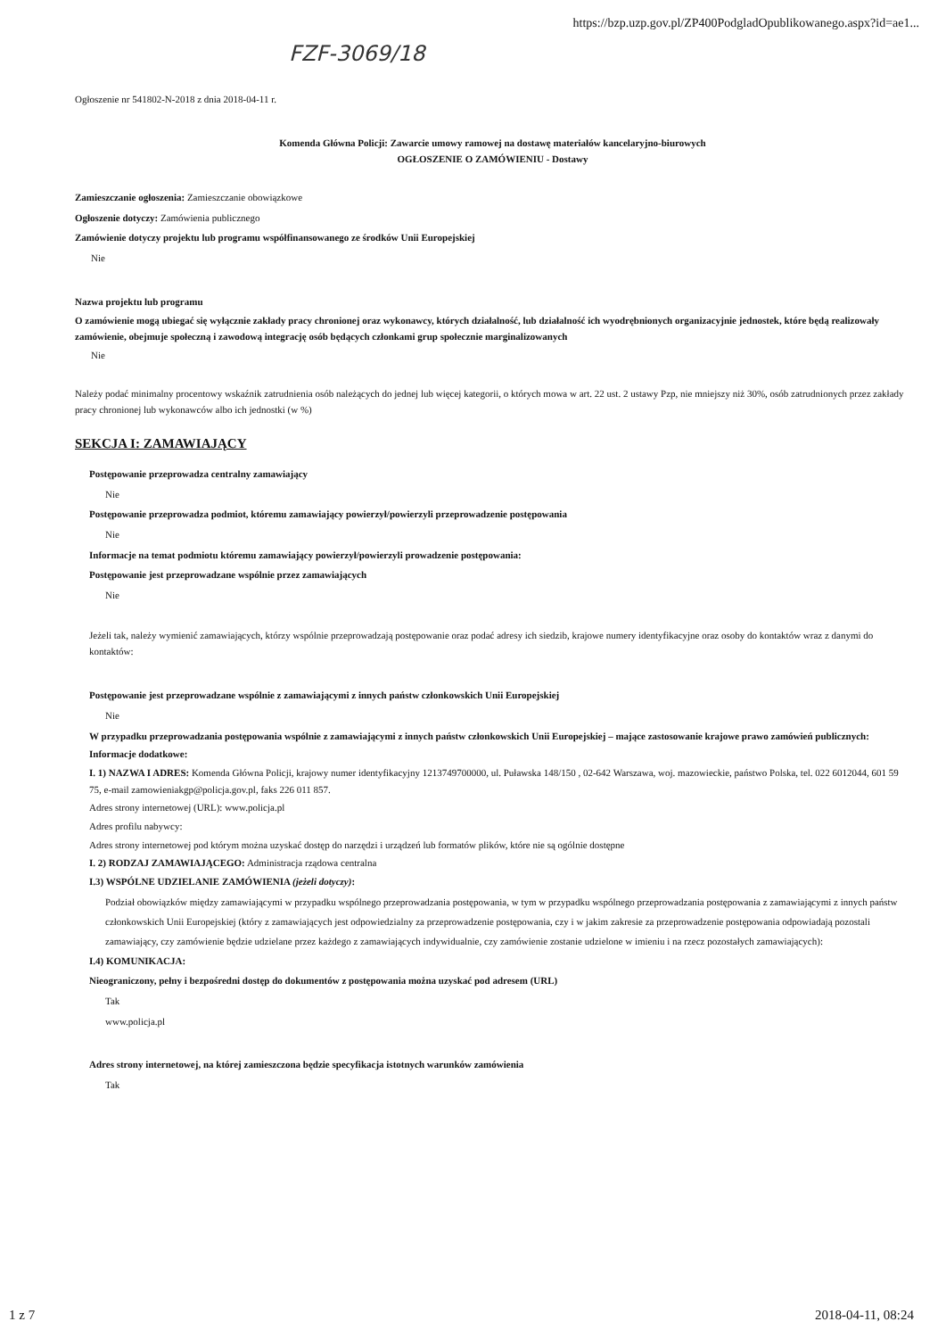https://bzp.uzp.gov.pl/ZP400PodgladOpublikowanego.aspx?id=ae1...
FZF-3069/18
Ogłoszenie nr 541802-N-2018 z dnia 2018-04-11 r.
Komenda Główna Policji: Zawarcie umowy ramowej na dostawę materiałów kancelaryjno-biurowych
OGŁOSZENIE O ZAMÓWIENIU - Dostawy
Zamieszczanie ogłoszenia: Zamieszczanie obowiązkowe
Ogłoszenie dotyczy: Zamówienia publicznego
Zamówienie dotyczy projektu lub programu współfinansowanego ze środków Unii Europejskiej
Nie
Nazwa projektu lub programu
O zamówienie mogą ubiegać się wyłącznie zakłady pracy chronionej oraz wykonawcy, których działalność, lub działalność ich wyodrębnionych organizacyjnie jednostek, które będą realizowały zamówienie, obejmuje społeczną i zawodową integrację osób będących członkami grup społecznie marginalizowanych
Nie
Należy podać minimalny procentowy wskaźnik zatrudnienia osób należących do jednej lub więcej kategorii, o których mowa w art. 22 ust. 2 ustawy Pzp, nie mniejszy niż 30%, osób zatrudnionych przez zakłady pracy chronionej lub wykonawców albo ich jednostki (w %)
SEKCJA I: ZAMAWIAJĄCY
Postępowanie przeprowadza centralny zamawiający
Nie
Postępowanie przeprowadza podmiot, któremu zamawiający powierzył/powierzyli przeprowadzenie postępowania
Nie
Informacje na temat podmiotu któremu zamawiający powierzył/powierzyli prowadzenie postępowania:
Postępowanie jest przeprowadzane wspólnie przez zamawiających
Nie
Jeżeli tak, należy wymienić zamawiających, którzy wspólnie przeprowadzają postępowanie oraz podać adresy ich siedzib, krajowe numery identyfikacyjne oraz osoby do kontaktów wraz z danymi do kontaktów:
Postępowanie jest przeprowadzane wspólnie z zamawiającymi z innych państw członkowskich Unii Europejskiej
Nie
W przypadku przeprowadzania postępowania wspólnie z zamawiającymi z innych państw członkowskich Unii Europejskiej – mające zastosowanie krajowe prawo zamówień publicznych:
Informacje dodatkowe:
I. 1) NAZWA I ADRES: Komenda Główna Policji, krajowy numer identyfikacyjny 1213749700000, ul. Puławska 148/150 , 02-642 Warszawa, woj. mazowieckie, państwo Polska, tel. 022 6012044, 601 59 75, e-mail zamowieniakgp@policja.gov.pl, faks 226 011 857.
Adres strony internetowej (URL): www.policja.pl
Adres profilu nabywcy:
Adres strony internetowej pod którym można uzyskać dostęp do narzędzi i urządzeń lub formatów plików, które nie są ogólnie dostępne
I. 2) RODZAJ ZAMAWIAJĄCEGO: Administracja rządowa centralna
I.3) WSPÓLNE UDZIELANIE ZAMÓWIENIA (jeżeli dotyczy):
Podział obowiązków między zamawiającymi w przypadku wspólnego przeprowadzania postępowania, w tym w przypadku wspólnego przeprowadzania postępowania z zamawiającymi z innych państw członkowskich Unii Europejskiej (który z zamawiających jest odpowiedzialny za przeprowadzenie postępowania, czy i w jakim zakresie za przeprowadzenie postępowania odpowiadają pozostali zamawiający, czy zamówienie będzie udzielane przez każdego z zamawiających indywidualnie, czy zamówienie zostanie udzielone w imieniu i na rzecz pozostałych zamawiających):
I.4) KOMUNIKACJA:
Nieograniczony, pełny i bezpośredni dostęp do dokumentów z postępowania można uzyskać pod adresem (URL)
Tak
www.policja.pl
Adres strony internetowej, na której zamieszczona będzie specyfikacja istotnych warunków zamówienia
Tak
1 z 7 2018-04-11, 08:24